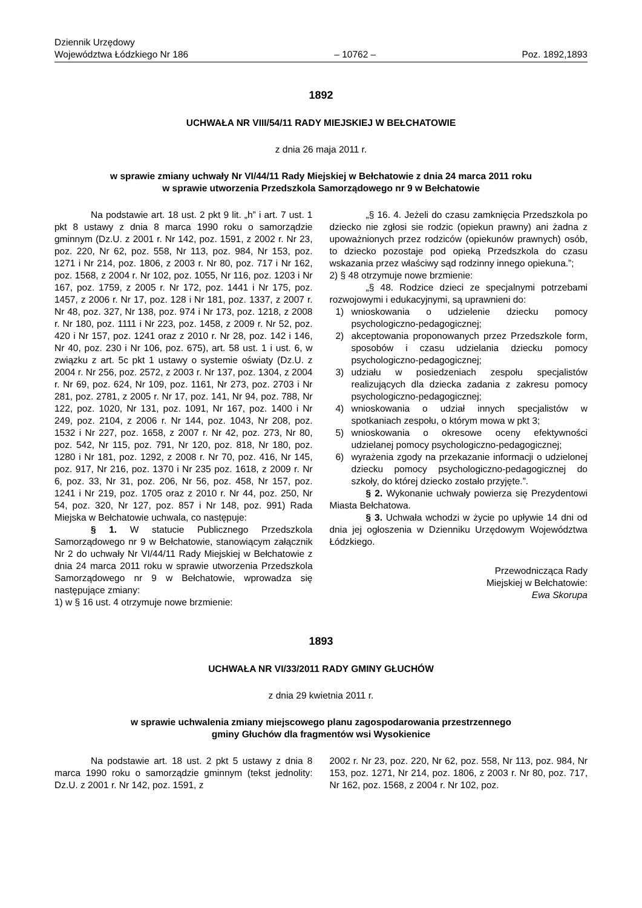Dziennik Urzędowy
Województwa Łódzkiego Nr 186
– 10762 –
Poz. 1892,1893
1892
UCHWAŁA NR VIII/54/11 RADY MIEJSKIEJ W BEŁCHATOWIE
z dnia 26 maja 2011 r.
w sprawie zmiany uchwały Nr VI/44/11 Rady Miejskiej w Bełchatowie z dnia 24 marca 2011 roku
w sprawie utworzenia Przedszkola Samorządowego nr 9 w Bełchatowie
Na podstawie art. 18 ust. 2 pkt 9 lit. „h” i art. 7 ust. 1 pkt 8 ustawy z dnia 8 marca 1990 roku o samorządzie gminnym (Dz.U. z 2001 r. Nr 142, poz. 1591, z 2002 r. Nr 23, poz. 220, Nr 62, poz. 558, Nr 113, poz. 984, Nr 153, poz. 1271 i Nr 214, poz. 1806, z 2003 r. Nr 80, poz. 717 i Nr 162, poz. 1568, z 2004 r. Nr 102, poz. 1055, Nr 116, poz. 1203 i Nr 167, poz. 1759, z 2005 r. Nr 172, poz. 1441 i Nr 175, poz. 1457, z 2006 r. Nr 17, poz. 128 i Nr 181, poz. 1337, z 2007 r. Nr 48, poz. 327, Nr 138, poz. 974 i Nr 173, poz. 1218, z 2008 r. Nr 180, poz. 1111 i Nr 223, poz. 1458, z 2009 r. Nr 52, poz. 420 i Nr 157, poz. 1241 oraz z 2010 r. Nr 28, poz. 142 i 146, Nr 40, poz. 230 i Nr 106, poz. 675), art. 58 ust. 1 i ust. 6, w związku z art. 5c pkt 1 ustawy o systemie oświaty (Dz.U. z 2004 r. Nr 256, poz. 2572, z 2003 r. Nr 137, poz. 1304, z 2004 r. Nr 69, poz. 624, Nr 109, poz. 1161, Nr 273, poz. 2703 i Nr 281, poz. 2781, z 2005 r. Nr 17, poz. 141, Nr 94, poz. 788, Nr 122, poz. 1020, Nr 131, poz. 1091, Nr 167, poz. 1400 i Nr 249, poz. 2104, z 2006 r. Nr 144, poz. 1043, Nr 208, poz. 1532 i Nr 227, poz. 1658, z 2007 r. Nr 42, poz. 273, Nr 80, poz. 542, Nr 115, poz. 791, Nr 120, poz. 818, Nr 180, poz. 1280 i Nr 181, poz. 1292, z 2008 r. Nr 70, poz. 416, Nr 145, poz. 917, Nr 216, poz. 1370 i Nr 235 poz. 1618, z 2009 r. Nr 6, poz. 33, Nr 31, poz. 206, Nr 56, poz. 458, Nr 157, poz. 1241 i Nr 219, poz. 1705 oraz z 2010 r. Nr 44, poz. 250, Nr 54, poz. 320, Nr 127, poz. 857 i Nr 148, poz. 991) Rada Miejska w Bełchatowie uchwala, co następuje:
§ 1. W statucie Publicznego Przedszkola Samorządowego nr 9 w Bełchatowie, stanowiącym załącznik Nr 2 do uchwały Nr VI/44/11 Rady Miejskiej w Bełchatowie z dnia 24 marca 2011 roku w sprawie utworzenia Przedszkola Samorządowego nr 9 w Bełchatowie, wprowadza się następujące zmiany:
1) w § 16 ust. 4 otrzymuje nowe brzmienie:
„§ 16. 4. Jeżeli do czasu zamknięcia Przedszkola po dziecko nie zgłosi sie rodzic (opiekun prawny) ani żadna z upoważnionych przez rodziców (opiekunów prawnych) osób, to dziecko pozostaje pod opieką Przedszkola do czasu wskazania przez właściwy sąd rodzinny innego opiekuna.”;
2) § 48 otrzymuje nowe brzmienie:
„§ 48. Rodzice dzieci ze specjalnymi potrzebami rozwojowymi i edukacyjnymi, są uprawnieni do:
1) wnioskowania o udzielenie dziecku pomocy psychologiczno-pedagogicznej;
2) akceptowania proponowanych przez Przedszkole form, sposobów i czasu udzielania dziecku pomocy psychologiczno-pedagogicznej;
3) udziału w posiedzeniach zespołu specjalistów realizujących dla dziecka zadania z zakresu pomocy psychologiczno-pedagogicznej;
4) wnioskowania o udział innych specjalistów w spotkaniach zespołu, o którym mowa w pkt 3;
5) wnioskowania o okresowe oceny efektywności udzielanej pomocy psychologiczno-pedagogicznej;
6) wyrażenia zgody na przekazanie informacji o udzielonej dziecku pomocy psychologiczno-pedagogicznej do szkoły, do której dziecko zostało przyjęte.”.
§ 2. Wykonanie uchwały powierza się Prezydentowi Miasta Bełchatowa.
§ 3. Uchwała wchodzi w życie po upływie 14 dni od dnia jej ogłoszenia w Dzienniku Urzędowym Województwa Łódzkiego.
Przewodnicząca Rady
Miejskiej w Bełchatowie:
Ewa Skorupa
1893
UCHWAŁA NR VI/33/2011 RADY GMINY GŁUCHÓW
z dnia 29 kwietnia 2011 r.
w sprawie uchwalenia zmiany miejscowego planu zagospodarowania przestrzennego
gminy Głuchów dla fragmentów wsi Wysokienice
Na podstawie art. 18 ust. 2 pkt 5 ustawy z dnia 8 marca 1990 roku o samorządzie gminnym (tekst jednolity: Dz.U. z 2001 r. Nr 142, poz. 1591, z
2002 r. Nr 23, poz. 220, Nr 62, poz. 558, Nr 113, poz. 984, Nr 153, poz. 1271, Nr 214, poz. 1806, z 2003 r. Nr 80, poz. 717, Nr 162, poz. 1568, z 2004 r. Nr 102, poz.